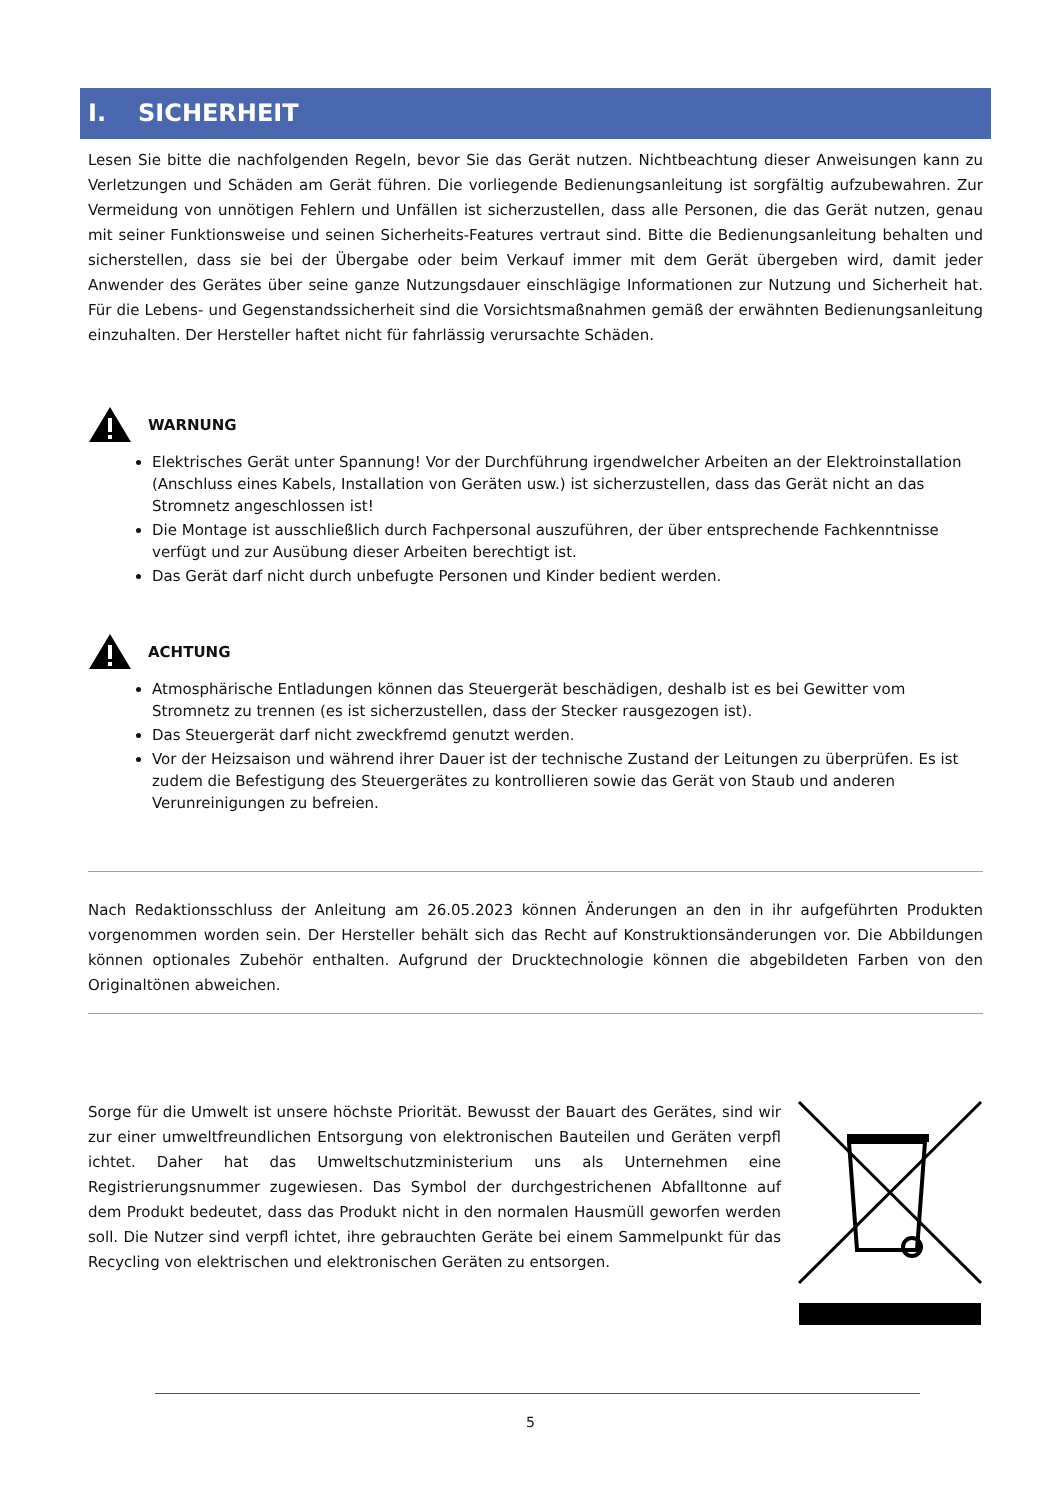I. SICHERHEIT
Lesen Sie bitte die nachfolgenden Regeln, bevor Sie das Gerät nutzen. Nichtbeachtung dieser Anweisungen kann zu Verletzungen und Schäden am Gerät führen. Die vorliegende Bedienungsanleitung ist sorgfältig aufzubewahren. Zur Vermeidung von unnötigen Fehlern und Unfällen ist sicherzustellen, dass alle Personen, die das Gerät nutzen, genau mit seiner Funktionsweise und seinen Sicherheits-Features vertraut sind. Bitte die Bedienungsanleitung behalten und sicherstellen, dass sie bei der Übergabe oder beim Verkauf immer mit dem Gerät übergeben wird, damit jeder Anwender des Gerätes über seine ganze Nutzungsdauer einschlägige Informationen zur Nutzung und Sicherheit hat. Für die Lebens- und Gegenstandssicherheit sind die Vorsichtsmaßnahmen gemäß der erwähnten Bedienungsanleitung einzuhalten. Der Hersteller haftet nicht für fahrlässig verursachte Schäden.
WARNUNG
Elektrisches Gerät unter Spannung! Vor der Durchführung irgendwelcher Arbeiten an der Elektroinstallation (Anschluss eines Kabels, Installation von Geräten usw.) ist sicherzustellen, dass das Gerät nicht an das Stromnetz angeschlossen ist!
Die Montage ist ausschließlich durch Fachpersonal auszuführen, der über entsprechende Fachkenntnisse verfügt und zur Ausübung dieser Arbeiten berechtigt ist.
Das Gerät darf nicht durch unbefugte Personen und Kinder bedient werden.
ACHTUNG
Atmosphärische Entladungen können das Steuergerät beschädigen, deshalb ist es bei Gewitter vom Stromnetz zu trennen (es ist sicherzustellen, dass der Stecker rausgezogen ist).
Das Steuergerät darf nicht zweckfremd genutzt werden.
Vor der Heizsaison und während ihrer Dauer ist der technische Zustand der Leitungen zu überprüfen. Es ist zudem die Befestigung des Steuergerätes zu kontrollieren sowie das Gerät von Staub und anderen Verunreinigungen zu befreien.
Nach Redaktionsschluss der Anleitung am 26.05.2023 können Änderungen an den in ihr aufgeführten Produkten vorgenommen worden sein. Der Hersteller behält sich das Recht auf Konstruktionsänderungen vor. Die Abbildungen können optionales Zubehör enthalten. Aufgrund der Drucktechnologie können die abgebildeten Farben von den Originaltönen abweichen.
Sorge für die Umwelt ist unsere höchste Priorität. Bewusst der Bauart des Gerätes, sind wir zur einer umweltfreundlichen Entsorgung von elektronischen Bauteilen und Geräten verpfl ichtet. Daher hat das Umweltschutzministerium uns als Unternehmen eine Registrierungsnummer zugewiesen. Das Symbol der durchgestrichenen Abfalltonne auf dem Produkt bedeutet, dass das Produkt nicht in den normalen Hausmüll geworfen werden soll. Die Nutzer sind verpfl ichtet, ihre gebrauchten Geräte bei einem Sammelpunkt für das Recycling von elektrischen und elektronischen Geräten zu entsorgen.
5